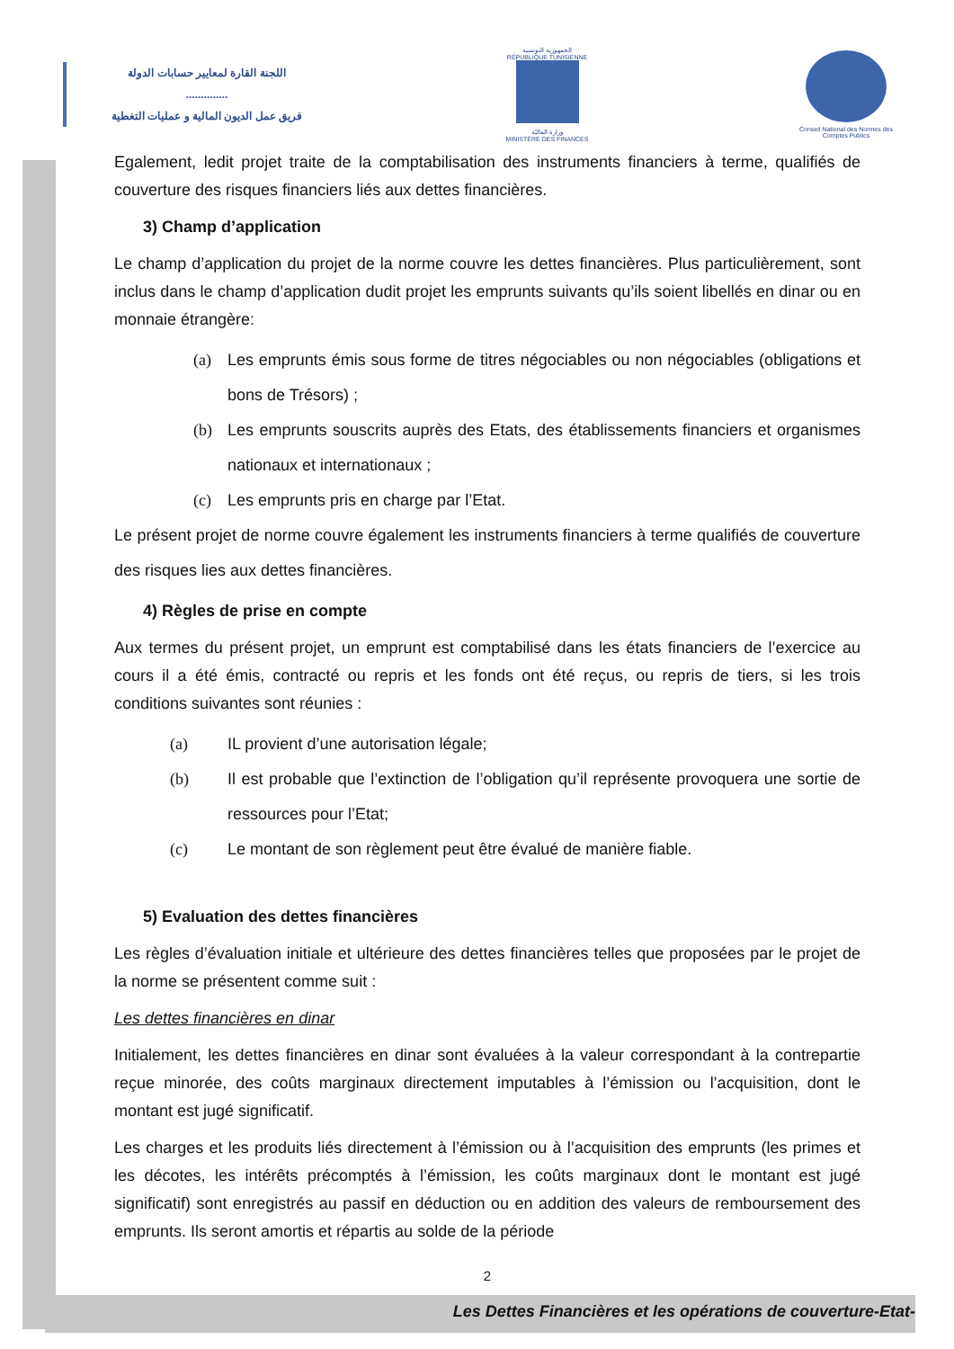اللجنة القارة لمعايير حسابات الدولة
..............
فريق عمل الديون المالية و عمليات التغطية
الجمهورية التونسية
RÉPUBLIQUE TUNISIENNE
وزارة الماليّة
MINISTÈRE DES FINANCES
Conseil National des Normes des Comptes Publics
Egalement, ledit projet traite de la comptabilisation des instruments financiers à terme, qualifiés de couverture des risques financiers liés aux dettes financières.
3) Champ d’application
Le champ d’application du projet de la norme couvre les dettes financières. Plus particulièrement, sont inclus dans le champ d’application dudit projet les emprunts suivants qu’ils soient libellés en dinar ou en monnaie étrangère:
(a) Les emprunts émis sous forme de titres négociables ou non négociables (obligations et bons de Trésors) ;
(b) Les emprunts souscrits auprès des Etats, des établissements financiers et organismes nationaux et internationaux ;
(c) Les emprunts pris en charge par l’Etat.
Le présent projet de norme couvre également les instruments financiers à terme qualifiés de couverture des risques lies aux dettes financières.
4) Règles de prise en compte
Aux termes du présent projet, un emprunt est comptabilisé dans les états financiers de l’exercice au cours il a été émis, contracté ou repris et les fonds ont été reçus, ou repris de tiers, si les trois conditions suivantes sont réunies :
(a) IL provient d’une autorisation légale;
(b) Il est probable que l’extinction de l’obligation qu’il représente provoquera une sortie de ressources pour l’Etat;
(c) Le montant de son règlement peut être évalué de manière fiable.
5) Evaluation des dettes financières
Les règles d’évaluation initiale et ultérieure des dettes financières telles que proposées par le projet de la norme se présentent comme suit :
Les dettes financières en dinar
Initialement, les dettes financières en dinar sont évaluées à la valeur correspondant à la contrepartie reçue minorée, des coûts marginaux directement imputables à l’émission ou l’acquisition, dont le montant est jugé significatif.
Les charges et les produits liés directement à l’émission ou à l’acquisition des emprunts (les primes et les décotes, les intérêts précomptés à l’émission, les coûts marginaux dont le montant est jugé significatif) sont enregistrés au passif en déduction ou en addition des valeurs de remboursement des emprunts. Ils seront amortis et répartis au solde de la période
2
Les Dettes Financières et les opérations de couverture-Etat-